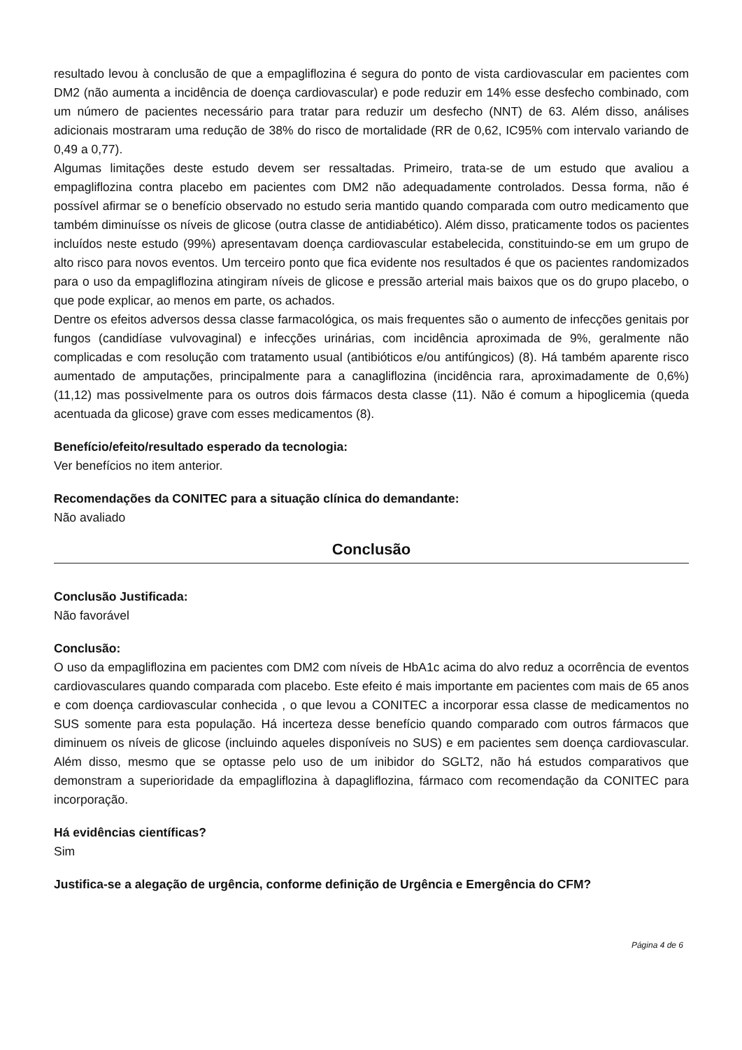resultado levou à conclusão de que a empagliflozina é segura do ponto de vista cardiovascular em pacientes com DM2 (não aumenta a incidência de doença cardiovascular) e pode reduzir em 14% esse desfecho combinado, com um número de pacientes necessário para tratar para reduzir um desfecho (NNT) de 63. Além disso, análises adicionais mostraram uma redução de 38% do risco de mortalidade (RR de 0,62, IC95% com intervalo variando de 0,49 a 0,77).
Algumas limitações deste estudo devem ser ressaltadas. Primeiro, trata-se de um estudo que avaliou a empagliflozina contra placebo em pacientes com DM2 não adequadamente controlados. Dessa forma, não é possível afirmar se o benefício observado no estudo seria mantido quando comparada com outro medicamento que também diminuísse os níveis de glicose (outra classe de antidiabético). Além disso, praticamente todos os pacientes incluídos neste estudo (99%) apresentavam doença cardiovascular estabelecida, constituindo-se em um grupo de alto risco para novos eventos. Um terceiro ponto que fica evidente nos resultados é que os pacientes randomizados para o uso da empagliflozina atingiram níveis de glicose e pressão arterial mais baixos que os do grupo placebo, o que pode explicar, ao menos em parte, os achados.
Dentre os efeitos adversos dessa classe farmacológica, os mais frequentes são o aumento de infecções genitais por fungos (candidíase vulvovaginal) e infecções urinárias, com incidência aproximada de 9%, geralmente não complicadas e com resolução com tratamento usual (antibióticos e/ou antifúngicos) (8). Há também aparente risco aumentado de amputações, principalmente para a canagliflozina (incidência rara, aproximadamente de 0,6%) (11,12) mas possivelmente para os outros dois fármacos desta classe (11). Não é comum a hipoglicemia (queda acentuada da glicose) grave com esses medicamentos (8).
Benefício/efeito/resultado esperado da tecnologia:
Ver benefícios no item anterior.
Recomendações da CONITEC para a situação clínica do demandante:
Não avaliado
Conclusão
Conclusão Justificada:
Não favorável
Conclusão:
O uso da empagliflozina em pacientes com DM2 com níveis de HbA1c acima do alvo reduz a ocorrência de eventos cardiovasculares quando comparada com placebo. Este efeito é mais importante em pacientes com mais de 65 anos e com doença cardiovascular conhecida , o que levou a CONITEC a incorporar essa classe de medicamentos no SUS somente para esta população. Há incerteza desse benefício quando comparado com outros fármacos que diminuem os níveis de glicose (incluindo aqueles disponíveis no SUS) e em pacientes sem doença cardiovascular. Além disso, mesmo que se optasse pelo uso de um inibidor do SGLT2, não há estudos comparativos que demonstram a superioridade da empagliflozina à dapagliflozina, fármaco com recomendação da CONITEC para incorporação.
Há evidências científicas?
Sim
Justifica-se a alegação de urgência, conforme definição de Urgência e Emergência do CFM?
Página 4 de 6